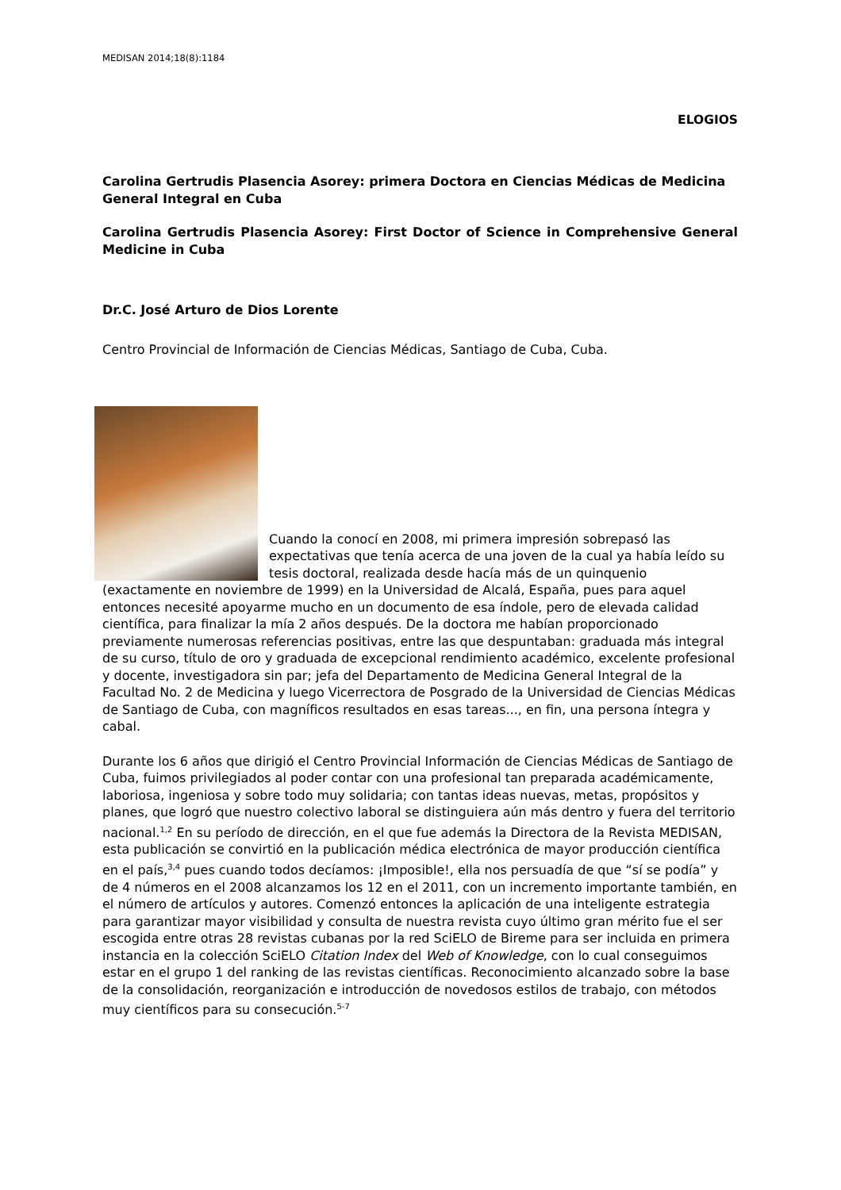MEDISAN 2014;18(8):1184
ELOGIOS
Carolina Gertrudis Plasencia Asorey: primera Doctora en Ciencias Médicas de Medicina General Integral en Cuba
Carolina Gertrudis Plasencia Asorey: First Doctor of Science in Comprehensive General Medicine in Cuba
Dr.C. José Arturo de Dios Lorente
Centro Provincial de Información de Ciencias Médicas, Santiago de Cuba, Cuba.
Cuando la conocí en 2008, mi primera impresión sobrepasó las expectativas que tenía acerca de una joven de la cual ya había leído su tesis doctoral, realizada desde hacía más de un quinquenio (exactamente en noviembre de 1999) en la Universidad de Alcalá, España, pues para aquel entonces necesité apoyarme mucho en un documento de esa índole, pero de elevada calidad científica, para finalizar la mía 2 años después. De la doctora me habían proporcionado previamente numerosas referencias positivas, entre las que despuntaban: graduada más integral de su curso, título de oro y graduada de excepcional rendimiento académico, excelente profesional y docente, investigadora sin par; jefa del Departamento de Medicina General Integral de la Facultad No. 2 de Medicina y luego Vicerrectora de Posgrado de la Universidad de Ciencias Médicas de Santiago de Cuba, con magníficos resultados en esas tareas..., en fin, una persona íntegra y cabal.
Durante los 6 años que dirigió el Centro Provincial Información de Ciencias Médicas de Santiago de Cuba, fuimos privilegiados al poder contar con una profesional tan preparada académicamente, laboriosa, ingeniosa y sobre todo muy solidaria; con tantas ideas nuevas, metas, propósitos y planes, que logró que nuestro colectivo laboral se distinguiera aún más dentro y fuera del territorio nacional.<sup>1,2</sup> En su período de dirección, en el que fue además la Directora de la Revista MEDISAN, esta publicación se convirtió en la publicación médica electrónica de mayor producción científica en el país,<sup>3,4</sup> pues cuando todos decíamos: ¡Imposible!, ella nos persuadía de que “sí se podía” y de 4 números en el 2008 alcanzamos los 12 en el 2011, con un incremento importante también, en el número de artículos y autores. Comenzó entonces la aplicación de una inteligente estrategia para garantizar mayor visibilidad y consulta de nuestra revista cuyo último gran mérito fue el ser escogida entre otras 28 revistas cubanas por la red SciELO de Bireme para ser incluida en primera instancia en la colección SciELO Citation Index del Web of Knowledge, con lo cual conseguimos estar en el grupo 1 del ranking de las revistas científicas. Reconocimiento alcanzado sobre la base de la consolidación, reorganización e introducción de novedosos estilos de trabajo, con métodos muy científicos para su consecución.<sup>5-7</sup>